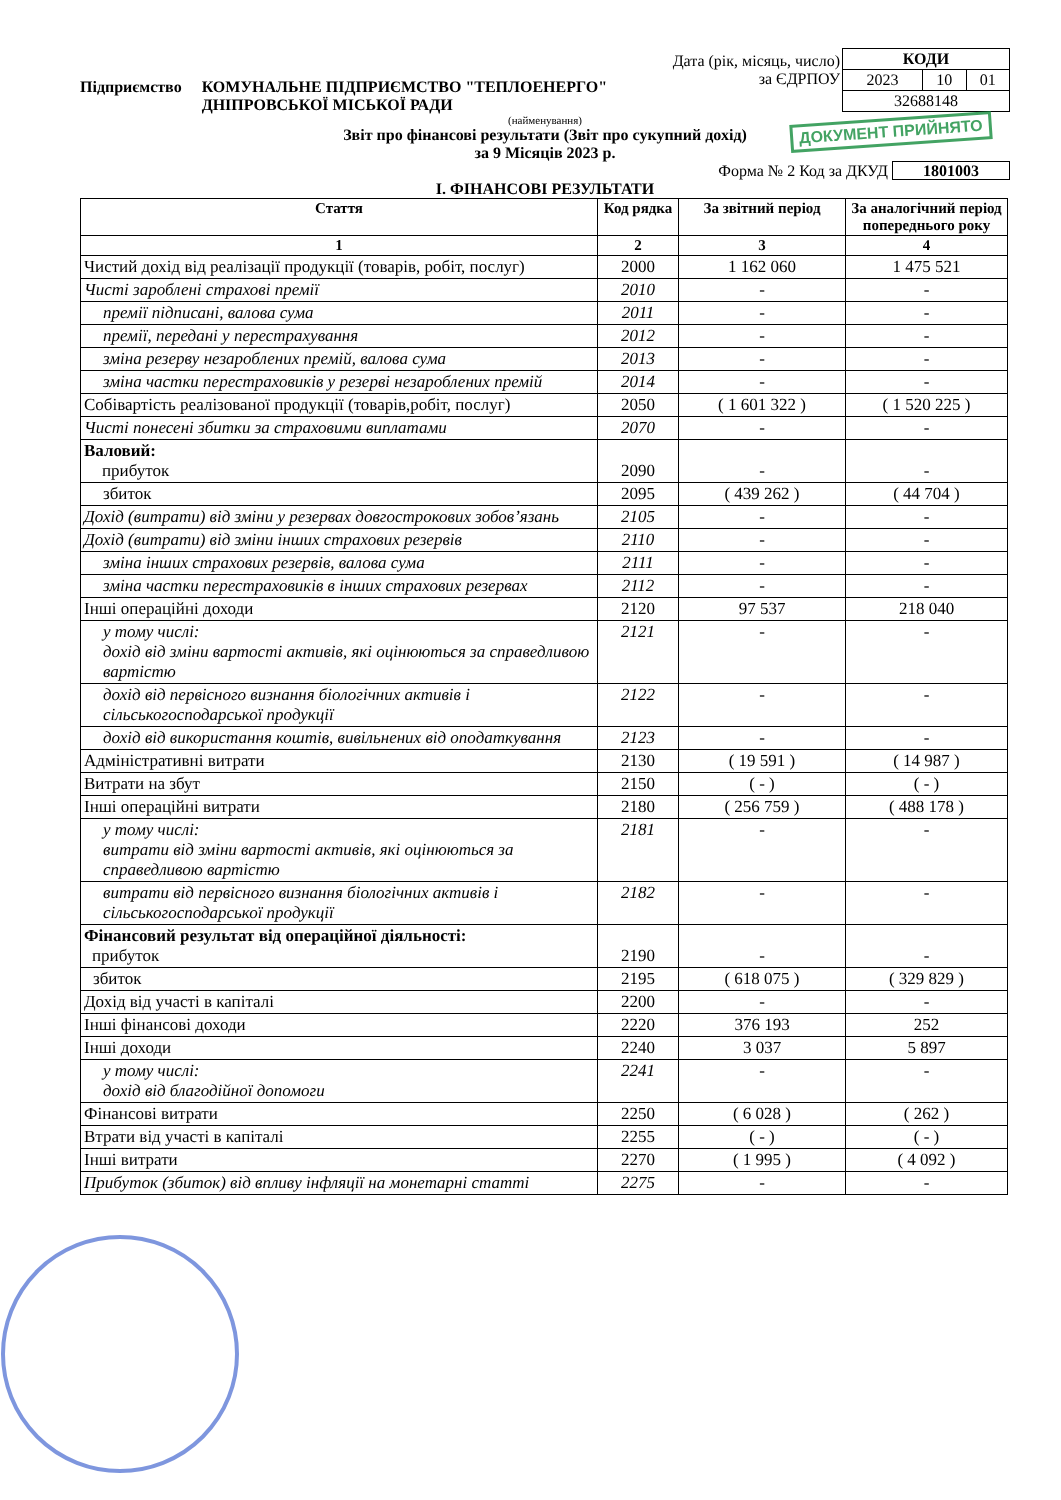| КОДИ | | |
| 2023 | 10 | 01 |
| 32688148 | | |
Дата (рік, місяць, число)
за ЄДРПОУ
Підприємство КОМУНАЛЬНЕ ПІДПРИЄМСТВО "ТЕПЛОЕНЕРГО"
ДНІПРОВСЬКОЇ МІСЬКОЇ РАДИ
(найменування)
Звіт про фінансові результати (Звіт про сукупний дохід)
за 9 Місяців 2023 р.
Форма № 2 Код за ДКУД 1801003
I. ФІНАНСОВІ РЕЗУЛЬТАТИ
| Стаття | Код рядка | За звітний період | За аналогічний період попереднього року |
| --- | --- | --- | --- |
| 1 | 2 | 3 | 4 |
| Чистий дохід від реалізації продукції (товарів, робіт, послуг) | 2000 | 1 162 060 | 1 475 521 |
| Чисті зароблені страхові премії | 2010 | - | - |
| премії підписані, валова сума | 2011 | - | - |
| премії, передані у перестрахування | 2012 | - | - |
| зміна резерву незароблених премій, валова сума | 2013 | - | - |
| зміна частки перестраховиків у резерві незароблених премій | 2014 | - | - |
| Собівартість реалізованої продукції (товарів,робіт, послуг) | 2050 | ( 1 601 322 ) | ( 1 520 225 ) |
| Чисті понесені збитки за страховими виплатами | 2070 | - | - |
| Валовий: прибуток | 2090 | - | - |
| збиток | 2095 | ( 439 262 ) | ( 44 704 ) |
| Дохід (витрати) від зміни у резервах довгострокових зобов’язань | 2105 | - | - |
| Дохід (витрати) від зміни інших страхових резервів | 2110 | - | - |
| зміна інших страхових резервів, валова сума | 2111 | - | - |
| зміна частки перестраховиків в інших страхових резервах | 2112 | - | - |
| Інші операційні доходи | 2120 | 97 537 | 218 040 |
| у тому числі: дохід від зміни вартості активів, які оцінюються за справедливою вартістю | 2121 | - | - |
| дохід від первісного визнання біологічних активів і сільськогосподарської продукції | 2122 | - | - |
| дохід від використання коштів, вивільнених від оподаткування | 2123 | - | - |
| Адміністративні витрати | 2130 | ( 19 591 ) | ( 14 987 ) |
| Витрати на збут | 2150 | ( - ) | ( - ) |
| Інші операційні витрати | 2180 | ( 256 759 ) | ( 488 178 ) |
| у тому числі: витрати від зміни вартості активів, які оцінюються за справедливою вартістю | 2181 | - | - |
| витрати від первісного визнання біологічних активів і сільськогосподарської продукції | 2182 | - | - |
| Фінансовий результат від операційної діяльності: прибуток | 2190 | - | - |
| збиток | 2195 | ( 618 075 ) | ( 329 829 ) |
| Дохід від участі в капіталі | 2200 | - | - |
| Інші фінансові доходи | 2220 | 376 193 | 252 |
| Інші доходи | 2240 | 3 037 | 5 897 |
| у тому числі: дохід від благодійної допомоги | 2241 | - | - |
| Фінансові витрати | 2250 | ( 6 028 ) | ( 262 ) |
| Втрати від участі в капіталі | 2255 | ( - ) | ( - ) |
| Інші витрати | 2270 | ( 1 995 ) | ( 4 092 ) |
| Прибуток (збиток) від впливу інфляції на монетарні статті | 2275 | - | - |
ДОКУМЕНТ ПРИЙНЯТО